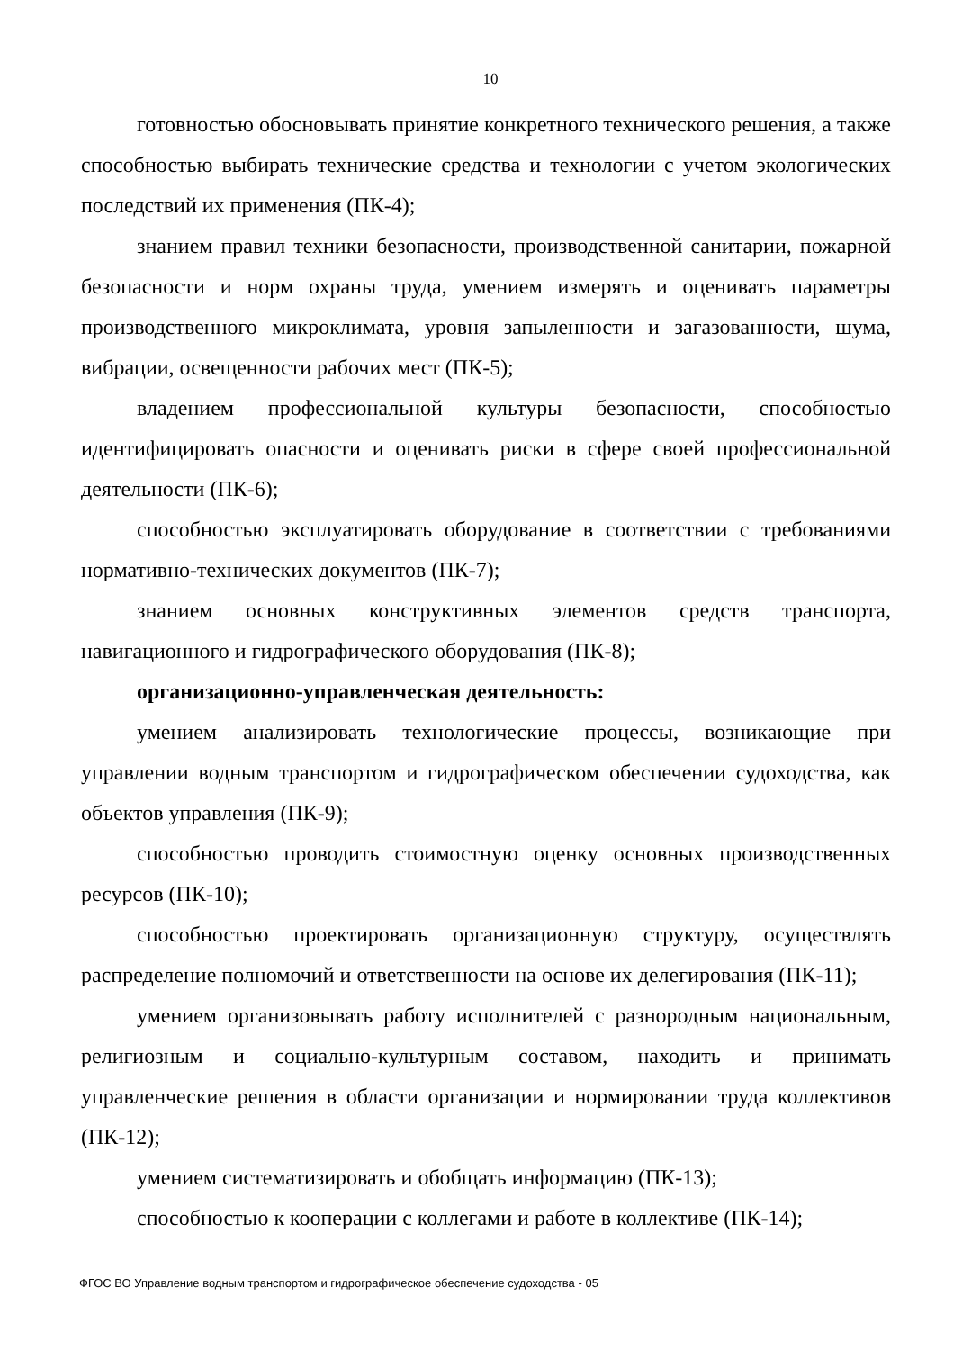10
готовностью обосновывать принятие конкретного технического решения, а также способностью выбирать технические средства и технологии с учетом экологических последствий их применения (ПК-4);
знанием правил техники безопасности, производственной санитарии, пожарной безопасности и норм охраны труда, умением измерять и оценивать параметры производственного микроклимата, уровня запыленности и загазованности, шума, вибрации, освещенности рабочих мест (ПК-5);
владением профессиональной культуры безопасности, способностью идентифицировать опасности и оценивать риски в сфере своей профессиональной деятельности (ПК-6);
способностью эксплуатировать оборудование в соответствии с требованиями нормативно-технических документов (ПК-7);
знанием основных конструктивных элементов средств транспорта, навигационного и гидрографического оборудования (ПК-8);
организационно-управленческая деятельность:
умением анализировать технологические процессы, возникающие при управлении водным транспортом и гидрографическом обеспечении судоходства, как объектов управления (ПК-9);
способностью проводить стоимостную оценку основных производственных ресурсов (ПК-10);
способностью проектировать организационную структуру, осуществлять распределение полномочий и ответственности на основе их делегирования (ПК-11);
умением организовывать работу исполнителей с разнородным национальным, религиозным и социально-культурным составом, находить и принимать управленческие решения в области организации и нормировании труда коллективов (ПК-12);
умением систематизировать и обобщать информацию (ПК-13);
способностью к кооперации с коллегами и работе в коллективе (ПК-14);
ФГОС ВО Управление водным транспортом и гидрографическое обеспечение судоходства - 05